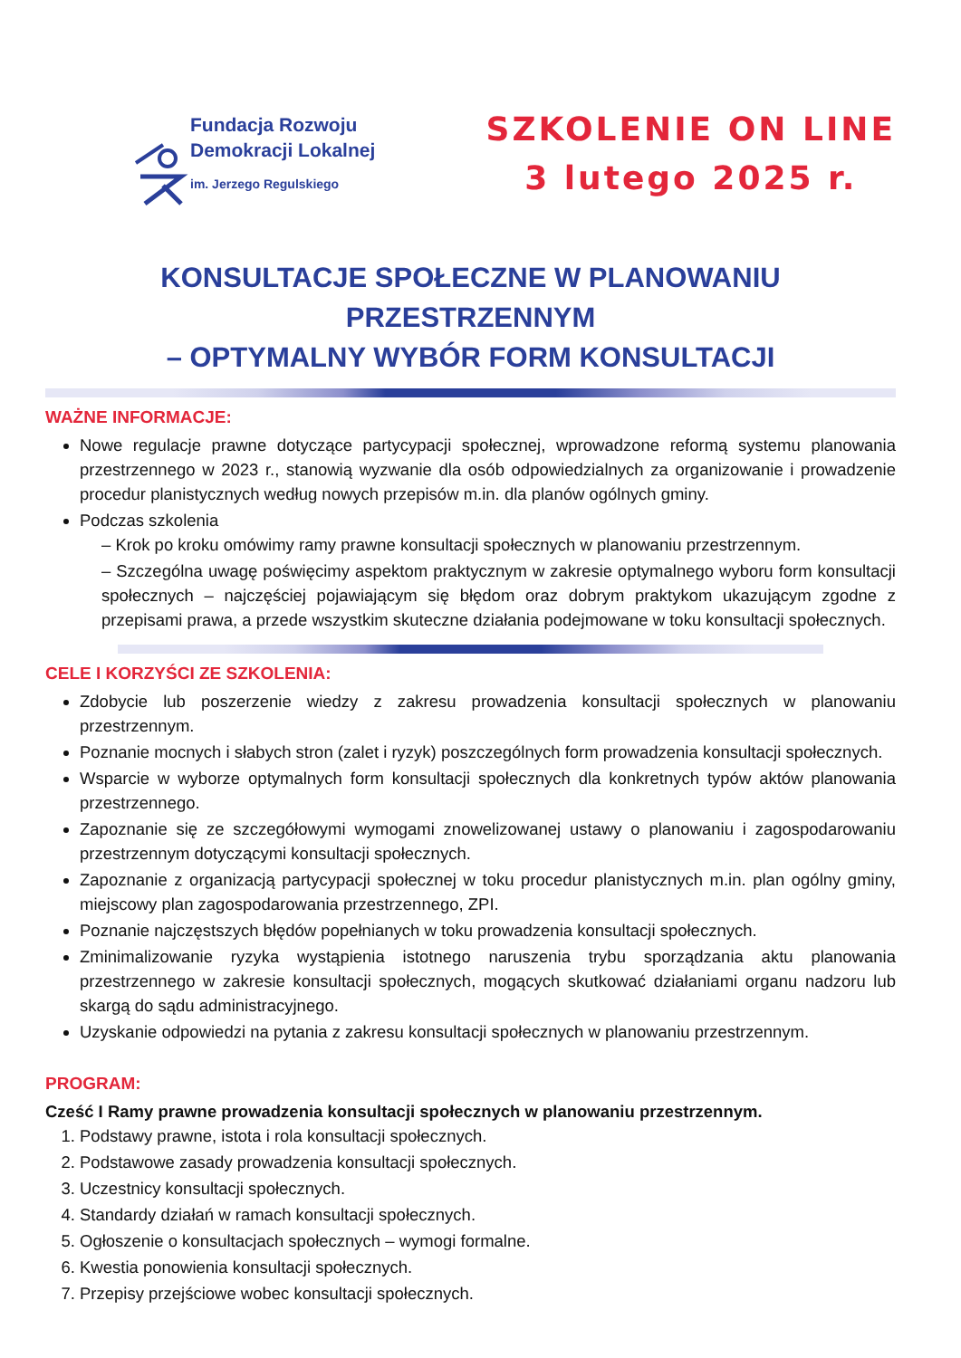Fundacja Rozwoju
Demokracji Lokalnej
im. Jerzego Regulskiego
SZKOLENIE ON LINE
3 lutego 2025 r.
KONSULTACJE SPOŁECZNE W PLANOWANIU PRZESTRZENNYM
– OPTYMALNY WYBÓR FORM KONSULTACJI
WAŻNE INFORMACJE:
Nowe regulacje prawne dotyczące partycypacji społecznej, wprowadzone reformą systemu planowania przestrzennego w 2023 r., stanowią wyzwanie dla osób odpowiedzialnych za organizowanie i prowadzenie procedur planistycznych według nowych przepisów m.in. dla planów ogólnych gminy.
Podczas szkolenia
Krok po kroku omówimy ramy prawne konsultacji społecznych w planowaniu przestrzennym.
Szczególna uwagę poświęcimy aspektom praktycznym w zakresie optymalnego wyboru form konsultacji społecznych – najczęściej pojawiającym się błędom oraz dobrym praktykom ukazującym zgodne z przepisami prawa, a przede wszystkim skuteczne działania podejmowane w toku konsultacji społecznych.
CELE I KORZYŚCI ZE SZKOLENIA:
Zdobycie lub poszerzenie wiedzy z zakresu prowadzenia konsultacji społecznych w planowaniu przestrzennym.
Poznanie mocnych i słabych stron (zalet i ryzyk) poszczególnych form prowadzenia konsultacji społecznych.
Wsparcie w wyborze optymalnych form konsultacji społecznych dla konkretnych typów aktów planowania przestrzennego.
Zapoznanie się ze szczegółowymi wymogami znowelizowanej ustawy o planowaniu i zagospodarowaniu przestrzennym dotyczącymi konsultacji społecznych.
Zapoznanie z organizacją partycypacji społecznej w toku procedur planistycznych m.in. plan ogólny gminy, miejscowy plan zagospodarowania przestrzennego, ZPI.
Poznanie najczęstszych błędów popełnianych w toku prowadzenia konsultacji społecznych.
Zminimalizowanie ryzyka wystąpienia istotnego naruszenia trybu sporządzania aktu planowania przestrzennego w zakresie konsultacji społecznych, mogących skutkować działaniami organu nadzoru lub skargą do sądu administracyjnego.
Uzyskanie odpowiedzi na pytania z zakresu konsultacji społecznych w planowaniu przestrzennym.
PROGRAM:
Cześć I Ramy prawne prowadzenia konsultacji społecznych w planowaniu przestrzennym.
1. Podstawy prawne, istota i rola konsultacji społecznych.
2. Podstawowe zasady prowadzenia konsultacji społecznych.
3. Uczestnicy konsultacji społecznych.
4. Standardy działań w ramach konsultacji społecznych.
5. Ogłoszenie o konsultacjach społecznych – wymogi formalne.
6. Kwestia ponowienia konsultacji społecznych.
7. Przepisy przejściowe wobec konsultacji społecznych.